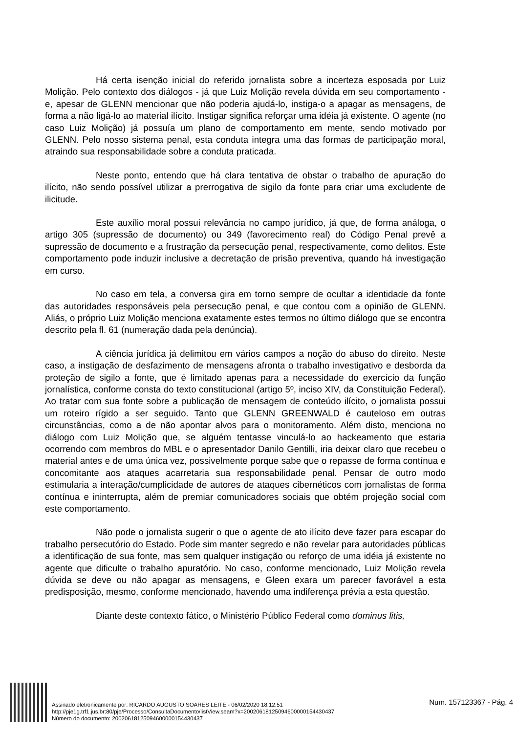Há certa isenção inicial do referido jornalista sobre a incerteza esposada por Luiz Molição. Pelo contexto dos diálogos - já que Luiz Molição revela dúvida em seu comportamento - e, apesar de GLENN mencionar que não poderia ajudá-lo, instiga-o a apagar as mensagens, de forma a não ligá-lo ao material ilícito. Instigar significa reforçar uma idéia já existente. O agente (no caso Luiz Molição) já possuía um plano de comportamento em mente, sendo motivado por GLENN. Pelo nosso sistema penal, esta conduta integra uma das formas de participação moral, atraindo sua responsabilidade sobre a conduta praticada.
Neste ponto, entendo que há clara tentativa de obstar o trabalho de apuração do ilícito, não sendo possível utilizar a prerrogativa de sigilo da fonte para criar uma excludente de ilicitude.
Este auxílio moral possui relevância no campo jurídico, já que, de forma análoga, o artigo 305 (supressão de documento) ou 349 (favorecimento real) do Código Penal prevê a supressão de documento e a frustração da persecução penal, respectivamente, como delitos. Este comportamento pode induzir inclusive a decretação de prisão preventiva, quando há investigação em curso.
No caso em tela, a conversa gira em torno sempre de ocultar a identidade da fonte das autoridades responsáveis pela persecução penal, e que contou com a opinião de GLENN. Aliás, o próprio Luiz Molição menciona exatamente estes termos no último diálogo que se encontra descrito pela fl. 61 (numeração dada pela denúncia).
A ciência jurídica já delimitou em vários campos a noção do abuso do direito. Neste caso, a instigação de desfazimento de mensagens afronta o trabalho investigativo e desborda da proteção de sigilo a fonte, que é limitado apenas para a necessidade do exercício da função jornalística, conforme consta do texto constitucional (artigo 5º, inciso XIV, da Constituição Federal). Ao tratar com sua fonte sobre a publicação de mensagem de conteúdo ilícito, o jornalista possui um roteiro rígido a ser seguido. Tanto que GLENN GREENWALD é cauteloso em outras circunstâncias, como a de não apontar alvos para o monitoramento. Além disto, menciona no diálogo com Luiz Molição que, se alguém tentasse vinculá-lo ao hackeamento que estaria ocorrendo com membros do MBL e o apresentador Danilo Gentilli, iria deixar claro que recebeu o material antes e de uma única vez, possivelmente porque sabe que o repasse de forma contínua e concomitante aos ataques acarretaria sua responsabilidade penal. Pensar de outro modo estimularia a interação/cumplicidade de autores de ataques cibernéticos com jornalistas de forma contínua e ininterrupta, além de premiar comunicadores sociais que obtém projeção social com este comportamento.
Não pode o jornalista sugerir o que o agente de ato ilícito deve fazer para escapar do trabalho persecutório do Estado. Pode sim manter segredo e não revelar para autoridades públicas a identificação de sua fonte, mas sem qualquer instigação ou reforço de uma idéia já existente no agente que dificulte o trabalho apuratório. No caso, conforme mencionado, Luiz Molição revela dúvida se deve ou não apagar as mensagens, e Gleen exara um parecer favorável a esta predisposição, mesmo, conforme mencionado, havendo uma indiferença prévia a esta questão.
Diante deste contexto fático, o Ministério Público Federal como dominus litis,
Assinado eletronicamente por: RICARDO AUGUSTO SOARES LEITE - 06/02/2020 18:12:51
http://pje1g.trf1.jus.br:80/pje/Processo/ConsultaDocumento/listView.seam?x=20020618125094600000154430437
Número do documento: 20020618125094600000154430437
Num. 157123367 - Pág. 4